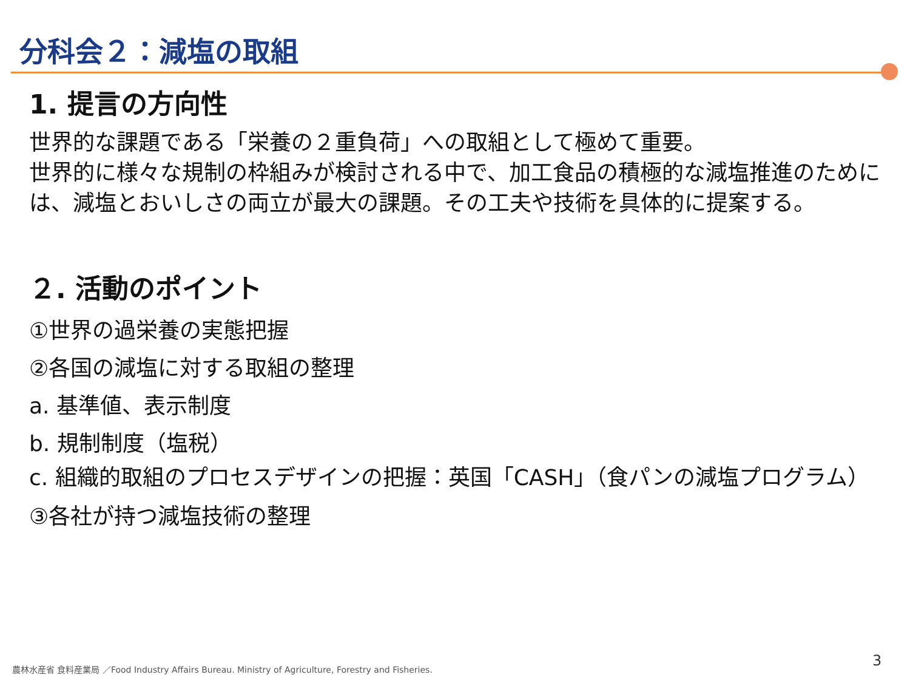分科会２：減塩の取組
1. 提言の方向性
世界的な課題である「栄養の２重負荷」への取組として極めて重要。
世界的に様々な規制の枠組みが検討される中で、加工食品の積極的な減塩推進のためには、減塩とおいしさの両立が最大の課題。その工夫や技術を具体的に提案する。
２. 活動のポイント
①世界の過栄養の実態把握
②各国の減塩に対する取組の整理
a. 基準値、表示制度
b. 規制制度（塩税）
c. 組織的取組のプロセスデザインの把握：英国「CASH」（食パンの減塩プログラム）
③各社が持つ減塩技術の整理
農林水産省 食料産業局 ／Food Industry Affairs Bureau. Ministry of Agriculture, Forestry and Fisheries.
3